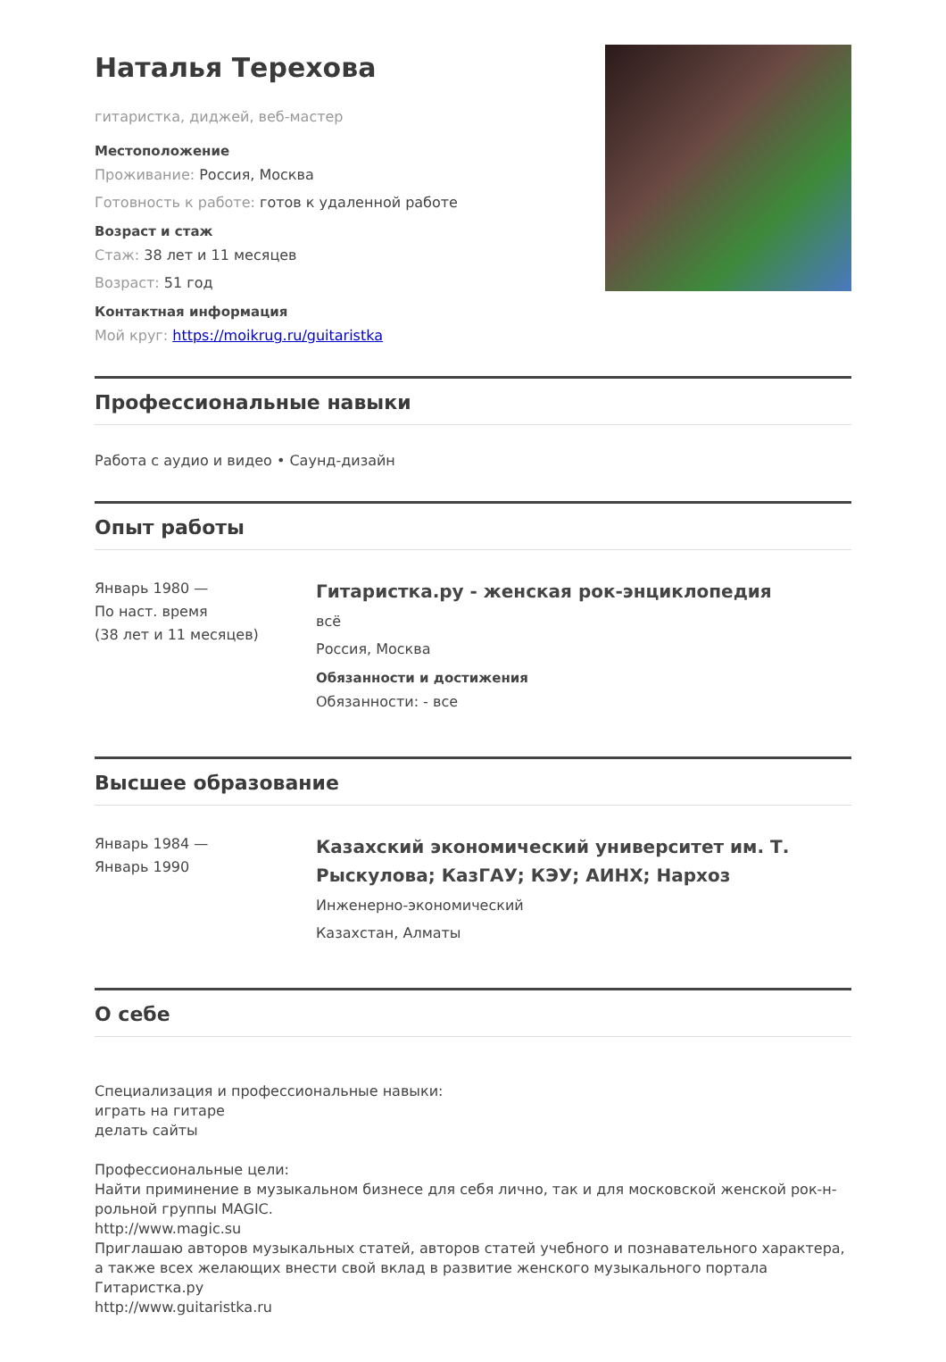Наталья Терехова
гитаристка, диджей, веб-мастер
Местоположение
Проживание: Россия, Москва
Готовность к работе: готов к удаленной работе
Возраст и стаж
Стаж: 38 лет и 11 месяцев
Возраст: 51 год
Контактная информация
Мой круг: https://moikrug.ru/guitaristka
Профессиональные навыки
Работа с аудио и видео • Саунд-дизайн
Опыт работы
Январь 1980 —
По наст. время
(38 лет и 11 месяцев)
Гитаристка.ру - женская рок-энциклопедия
всё
Россия, Москва
Обязанности и достижения
Обязанности: - все
Высшее образование
Январь 1984 —
Январь 1990
Казахский экономический университет им. Т. Рыскулова; КазГАУ; КЭУ; АИНХ; Нархоз
Инженерно-экономический
Казахстан, Алматы
О себе
Специализация и профессиональные навыки:
играть на гитаре
делать сайты
Профессиональные цели:
Найти приминение в музыкальном бизнесе для себя лично, так и для московской женской рок-н-рольной группы MAGIC.
http://www.magic.su
Приглашаю авторов музыкальных статей, авторов статей учебного и познавательного характера, а также всех желающих внести свой вклад в развитие женского музыкального портала Гитаристка.ру
http://www.guitaristka.ru